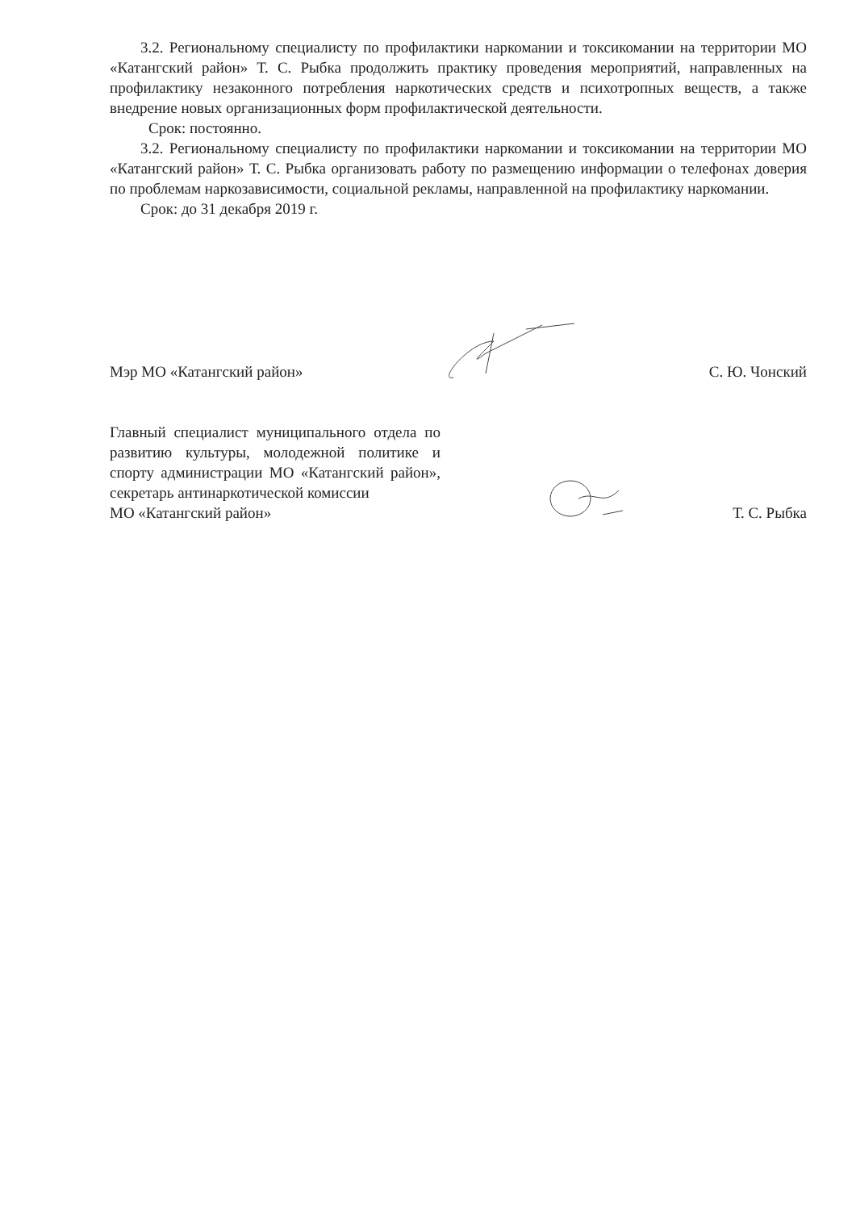3.2. Региональному специалисту по профилактики наркомании и токсикомании на территории МО «Катангский район» Т. С. Рыбка продолжить практику проведения мероприятий, направленных на профилактику незаконного потребления наркотических средств и психотропных веществ, а также внедрение новых организационных форм профилактической деятельности.
Срок: постоянно.
3.2. Региональному специалисту по профилактики наркомании и токсикомании на территории МО «Катангский район» Т. С. Рыбка организовать работу по размещению информации о телефонах доверия по проблемам наркозависимости, социальной рекламы, направленной на профилактику наркомании.
Срок: до 31 декабря 2019 г.
Мэр МО «Катангский район»
С. Ю. Чонский
Главный специалист муниципального отдела по развитию культуры, молодежной политике и спорту администрации МО «Катангский район», секретарь антинаркотической комиссии
МО «Катангский район»
Т. С. Рыбка